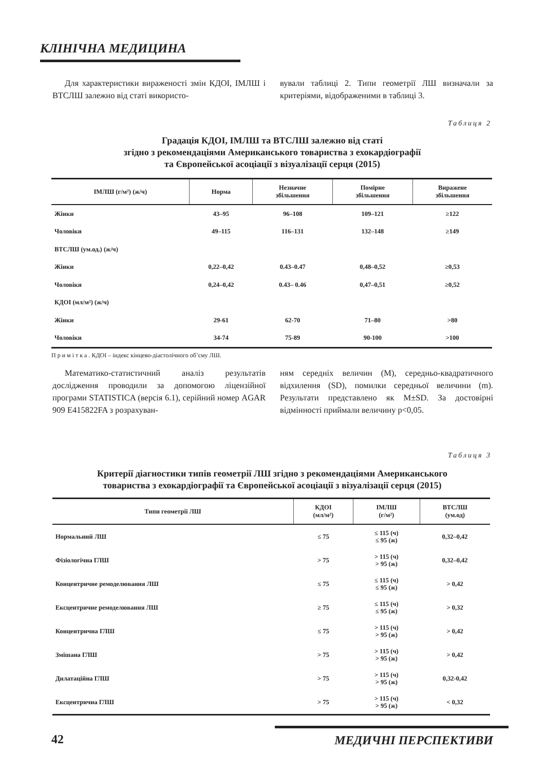КЛІНІЧНА МЕДИЦИНА
Для характеристики вираженості змін КДОІ, ІМЛШ і ВТСЛШ залежно від статі використо-
вували таблиці 2. Типи геометрії ЛШ визначали за критеріями, відображеними в таблиці 3.
Таблиця 2
Градація КДОІ, ІМЛШ та ВТСЛШ залежно від статі
згідно з рекомендаціями Американського товариства з ехокардіографії
та Європейської асоціації з візуалізації серця (2015)
| ІМЛШ (г/м²) (ж/ч) | Норма | Незначне збільшення | Помірне збільшення | Виражене збільшення |
| --- | --- | --- | --- | --- |
| Жінки | 43–95 | 96–108 | 109–121 | ≥122 |
| Чоловіки | 49–115 | 116–131 | 132–148 | ≥149 |
| ВТСЛШ (ум.од.) (ж/ч) | | | | |
| Жінки | 0,22–0,42 | 0.43–0.47 | 0,48–0,52 | ≥0,53 |
| Чоловіки | 0,24–0,42 | 0.43– 0.46 | 0,47–0,51 | ≥0,52 |
| КДОІ (мл/м²) (ж/ч) | | | | |
| Жінки | 29-61 | 62-70 | 71–80 | >80 |
| Чоловіки | 34-74 | 75-89 | 90-100 | >100 |
П р и м і т к а . КДОІ – індекс кінцево-діастолічного об’єму ЛШ.
Математико-статистичний аналіз результатів дослідження проводили за допомогою ліцензійної програми STATISTICA (версія 6.1), серійний номер AGAR 909 E415822FA з розрахуван-
ням середніх величин (M), середньо-квадратичного відхилення (SD), помилки середньої величини (m). Результати представлено як M±SD. За достовірні відмінності приймали величину p<0,05.
Таблиця 3
Критерії діагностики типів геометрії ЛШ згідно з рекомендаціями Американського
товариства з ехокардіографії та Європейської асоціації з візуалізації серця (2015)
| Типи геометрії ЛШ | КДОІ (мл/м²) | ІМЛШ (г/м²) | ВТСЛШ (ум.од) |
| --- | --- | --- | --- |
| Нормальний ЛШ | ≤ 75 | ≤ 115 (ч) ≤ 95 (ж) | 0,32–0,42 |
| Фізіологічна ГЛШ | > 75 | > 115 (ч) > 95 (ж) | 0,32–0,42 |
| Концентричне ремоделювання ЛШ | ≤ 75 | ≤ 115 (ч) ≤ 95 (ж) | > 0,42 |
| Ексцентричне ремоделювання ЛШ | ≥ 75 | ≤ 115 (ч) ≤ 95 (ж) | > 0,32 |
| Концентрична ГЛШ | ≤ 75 | > 115 (ч) > 95 (ж) | > 0,42 |
| Змішана ГЛШ | > 75 | > 115 (ч) > 95 (ж) | > 0,42 |
| Дилатаційна ГЛШ | > 75 | > 115 (ч) > 95 (ж) | 0,32-0,42 |
| Ексцентрична ГЛШ | > 75 | > 115 (ч) > 95 (ж) | < 0,32 |
42 МЕДИЧНІ ПЕРСПЕКТИВИ